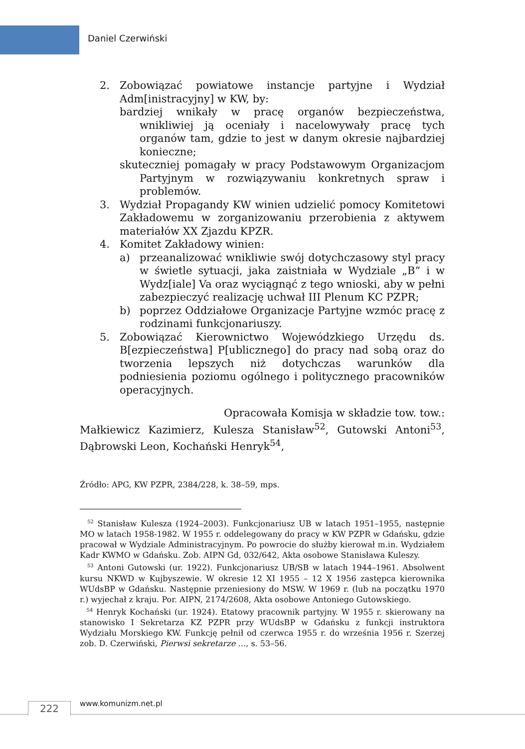Daniel Czerwiński
2. Zobowiązać powiatowe instancje partyjne i Wydział Adm[inistracyjny] w KW, by:
bardziej wnikały w pracę organów bezpieczeństwa, wnikliwiej ją oceniały i nacelowywały pracę tych organów tam, gdzie to jest w danym okresie najbardziej konieczne;
skuteczniej pomagały w pracy Podstawowym Organizacjom Partyjnym w rozwiązywaniu konkretnych spraw i problemów.
3. Wydział Propagandy KW winien udzielić pomocy Komitetowi Zakładowemu w zorganizowaniu przerobienia z aktywem materiałów XX Zjazdu KPZR.
4. Komitet Zakładowy winien:
a) przeanalizować wnikliwie swój dotychczasowy styl pracy w świetle sytuacji, jaka zaistniała w Wydziale „B” i w Wydz[iale] Va oraz wyciągnąć z tego wnioski, aby w pełni zabezpieczyć realizację uchwał III Plenum KC PZPR;
b) poprzez Oddziałowe Organizacje Partyjne wzmóc pracę z rodzinami funkcjonariuszy.
5. Zobowiązać Kierownictwo Wojewódzkiego Urzędu ds. B[ezpieczeństwa] P[ublicznego] do pracy nad sobą oraz do tworzenia lepszych niż dotychczas warunków dla podniesienia poziomu ogólnego i politycznego pracowników operacyjnych.
Opracowała Komisja w składzie tow. tow.:
Małkiewicz Kazimierz, Kulesza Stanisław<sup>52</sup>, Gutowski Antoni<sup>53</sup>, Dąbrowski Leon, Kochański Henryk<sup>54</sup>,
Źródło: APG, KW PZPR, 2384/228, k. 38–59, mps.
<sup>52</sup> Stanisław Kulesza (1924–2003). Funkcjonariusz UB w latach 1951–1955, następnie MO w latach 1958-1982. W 1955 r. oddelegowany do pracy w KW PZPR w Gdańsku, gdzie pracował w Wydziale Administracyjnym. Po powrocie do służby kierował m.in. Wydziałem Kadr KWMO w Gdańsku. Zob. AIPN Gd, 032/642, Akta osobowe Stanisława Kuleszy.
<sup>53</sup> Antoni Gutowski (ur. 1922). Funkcjonariusz UB/SB w latach 1944–1961. Absolwent kursu NKWD w Kujbyszewie. W okresie 12 XI 1955 – 12 X 1956 zastępca kierownika WUdsBP w Gdańsku. Następnie przeniesiony do MSW. W 1969 r. (lub na początku 1970 r.) wyjechał z kraju. Por. AIPN, 2174/2608, Akta osobowe Antoniego Gutowskiego.
<sup>54</sup> Henryk Kochański (ur. 1924). Etatowy pracownik partyjny. W 1955 r. skierowany na stanowisko I Sekretarza KZ PZPR przy WUdsBP w Gdańsku z funkcji instruktora Wydziału Morskiego KW. Funkcję pełnił od czerwca 1955 r. do września 1956 r. Szerzej zob. D. Czerwiński, Pierwsi sekretarze …, s. 53–56.
222 www.komunizm.net.pl